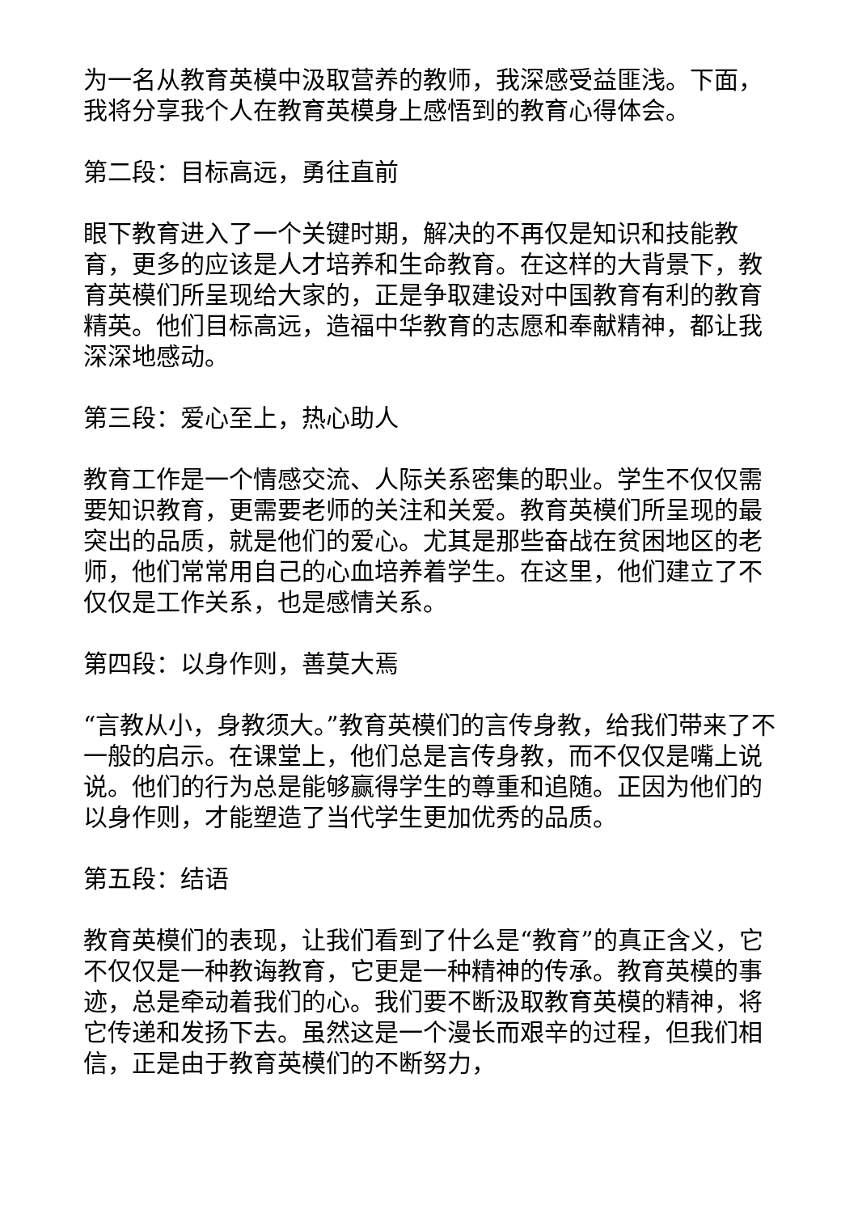为一名从教育英模中汲取营养的教师，我深感受益匪浅。下面，我将分享我个人在教育英模身上感悟到的教育心得体会。
第二段：目标高远，勇往直前
眼下教育进入了一个关键时期，解决的不再仅是知识和技能教育，更多的应该是人才培养和生命教育。在这样的大背景下，教育英模们所呈现给大家的，正是争取建设对中国教育有利的教育精英。他们目标高远，造福中华教育的志愿和奉献精神，都让我深深地感动。
第三段：爱心至上，热心助人
教育工作是一个情感交流、人际关系密集的职业。学生不仅仅需要知识教育，更需要老师的关注和关爱。教育英模们所呈现的最突出的品质，就是他们的爱心。尤其是那些奋战在贫困地区的老师，他们常常用自己的心血培养着学生。在这里，他们建立了不仅仅是工作关系，也是感情关系。
第四段：以身作则，善莫大焉
“言教从小，身教须大。”教育英模们的言传身教，给我们带来了不一般的启示。在课堂上，他们总是言传身教，而不仅仅是嘴上说说。他们的行为总是能够赢得学生的尊重和追随。正因为他们的以身作则，才能塑造了当代学生更加优秀的品质。
第五段：结语
教育英模们的表现，让我们看到了什么是“教育”的真正含义，它不仅仅是一种教诲教育，它更是一种精神的传承。教育英模的事迹，总是牵动着我们的心。我们要不断汲取教育英模的精神，将它传递和发扬下去。虽然这是一个漫长而艰辛的过程，但我们相信，正是由于教育英模们的不断努力，